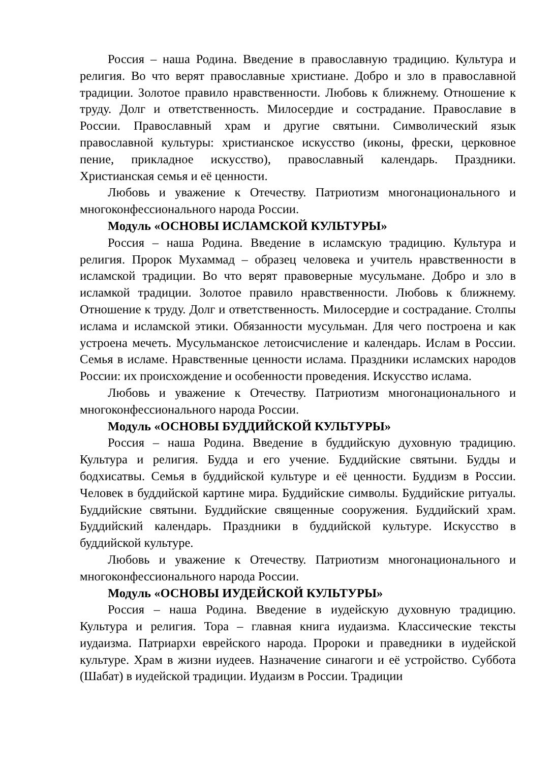Россия – наша Родина. Введение в православную традицию. Культура и религия. Во что верят православные христиане. Добро и зло в православной традиции. Золотое правило нравственности. Любовь к ближнему. Отношение к труду. Долг и ответственность. Милосердие и сострадание. Православие в России. Православный храм и другие святыни. Символический язык православной культуры: христианское искусство (иконы, фрески, церковное пение, прикладное искусство), православный календарь. Праздники. Христианская семья и её ценности.
Любовь и уважение к Отечеству. Патриотизм многонационального и многоконфессионального народа России.
Модуль «ОСНОВЫ ИСЛАМСКОЙ КУЛЬТУРЫ»
Россия – наша Родина. Введение в исламскую традицию. Культура и религия. Пророк Мухаммад – образец человека и учитель нравственности в исламской традиции. Во что верят правоверные мусульмане. Добро и зло в исламкой традиции. Золотое правило нравственности. Любовь к ближнему. Отношение к труду. Долг и ответственность. Милосердие и сострадание. Столпы ислама и исламской этики. Обязанности мусульман. Для чего построена и как устроена мечеть. Мусульманское летоисчисление и календарь. Ислам в России. Семья в исламе. Нравственные ценности ислама. Праздники исламских народов России: их происхождение и особенности проведения. Искусство ислама.
Любовь и уважение к Отечеству. Патриотизм многонационального и многоконфессионального народа России.
Модуль «ОСНОВЫ БУДДИЙСКОЙ КУЛЬТУРЫ»
Россия – наша Родина. Введение в буддийскую духовную традицию. Культура и религия. Будда и его учение. Буддийские святыни. Будды и бодхисатвы. Семья в буддийской культуре и её ценности. Буддизм в России. Человек в буддийской картине мира. Буддийские символы. Буддийские ритуалы. Буддийские святыни. Буддийские священные сооружения. Буддийский храм. Буддийский календарь. Праздники в буддийской культуре. Искусство в буддийской культуре.
Любовь и уважение к Отечеству. Патриотизм многонационального и многоконфессионального народа России.
Модуль «ОСНОВЫ ИУДЕЙСКОЙ КУЛЬТУРЫ»
Россия – наша Родина. Введение в иудейскую духовную традицию. Культура и религия. Тора – главная книга иудаизма. Классические тексты иудаизма. Патриархи еврейского народа. Пророки и праведники в иудейской культуре. Храм в жизни иудеев. Назначение синагоги и её устройство. Суббота (Шабат) в иудейской традиции. Иудаизм в России. Традиции